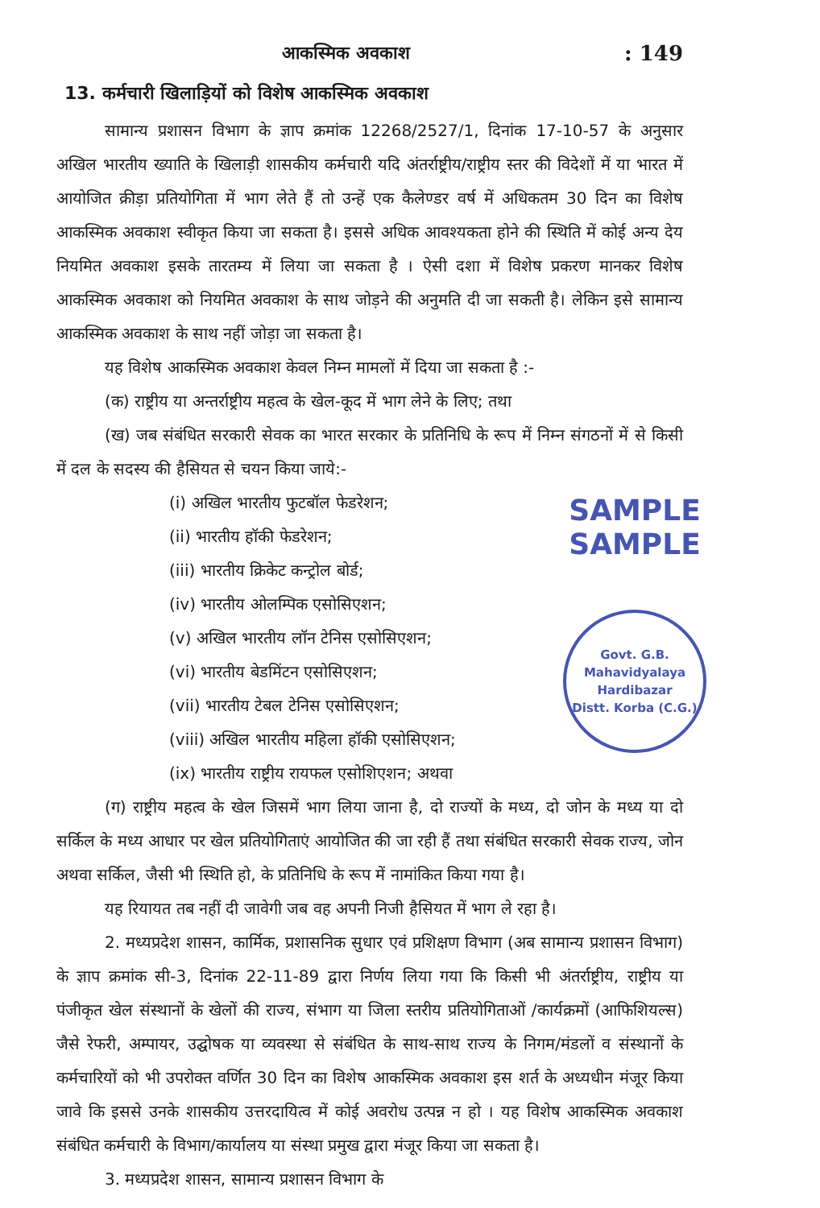आकस्मिक अवकाश: 149
13. कर्मचारी खिलाड़ियों को विशेष आकस्मिक अवकाश
सामान्य प्रशासन विभाग के ज्ञाप क्रमांक 12268/2527/1, दिनांक 17-10-57 के अनुसार अखिल भारतीय ख्याति के खिलाड़ी शासकीय कर्मचारी यदि अंतर्राष्ट्रीय/राष्ट्रीय स्तर की विदेशों में या भारत में आयोजित क्रीड़ा प्रतियोगिता में भाग लेते हैं तो उन्हें एक कैलेण्डर वर्ष में अधिकतम 30 दिन का विशेष आकस्मिक अवकाश स्वीकृत किया जा सकता है। इससे अधिक आवश्यकता होने की स्थिति में कोई अन्य देय नियमित अवकाश इसके तारतम्य में लिया जा सकता है । ऐसी दशा में विशेष प्रकरण मानकर विशेष आकस्मिक अवकाश को नियमित अवकाश के साथ जोड़ने की अनुमति दी जा सकती है। लेकिन इसे सामान्य आकस्मिक अवकाश के साथ नहीं जोड़ा जा सकता है।
यह विशेष आकस्मिक अवकाश केवल निम्न मामलों में दिया जा सकता है :-
(क) राष्ट्रीय या अन्तर्राष्ट्रीय महत्व के खेल-कूद में भाग लेने के लिए; तथा
(ख) जब संबंधित सरकारी सेवक का भारत सरकार के प्रतिनिधि के रूप में निम्न संगठनों में से किसी में दल के सदस्य की हैसियत से चयन किया जाये:-
SAMPLE
SAMPLE
Govt. G.B. Mahavidyalaya
Hardibazar
Distt. Korba (C.G.)
(i) अखिल भारतीय फुटबॉल फेडरेशन;
(ii) भारतीय हॉकी फेडरेशन;
(iii) भारतीय क्रिकेट कन्ट्रोल बोर्ड;
(iv) भारतीय ओलम्पिक एसोसिएशन;
(v) अखिल भारतीय लॉन टेनिस एसोसिएशन;
(vi) भारतीय बेडमिंटन एसोसिएशन;
(vii) भारतीय टेबल टेनिस एसोसिएशन;
(viii) अखिल भारतीय महिला हॉकी एसोसिएशन;
(ix) भारतीय राष्ट्रीय रायफल एसोशिएशन; अथवा
(ग) राष्ट्रीय महत्व के खेल जिसमें भाग लिया जाना है, दो राज्यों के मध्य, दो जोन के मध्य या दो सर्किल के मध्य आधार पर खेल प्रतियोगिताएं आयोजित की जा रही हैं तथा संबंधित सरकारी सेवक राज्य, जोन अथवा सर्किल, जैसी भी स्थिति हो, के प्रतिनिधि के रूप में नामांकित किया गया है।
यह रियायत तब नहीं दी जावेगी जब वह अपनी निजी हैसियत में भाग ले रहा है।
2. मध्यप्रदेश शासन, कार्मिक, प्रशासनिक सुधार एवं प्रशिक्षण विभाग (अब सामान्य प्रशासन विभाग) के ज्ञाप क्रमांक सी-3, दिनांक 22-11-89 द्वारा निर्णय लिया गया कि किसी भी अंतर्राष्ट्रीय, राष्ट्रीय या पंजीकृत खेल संस्थानों के खेलों की राज्य, संभाग या जिला स्तरीय प्रतियोगिताओं /कार्यक्रमों (आफिशियल्स) जैसे रेफरी, अम्पायर, उद्घोषक या व्यवस्था से संबंधित के साथ-साथ राज्य के निगम/मंडलों व संस्थानों के कर्मचारियों को भी उपरोक्त वर्णित 30 दिन का विशेष आकस्मिक अवकाश इस शर्त के अध्यधीन मंजूर किया जावे कि इससे उनके शासकीय उत्तरदायित्व में कोई अवरोध उत्पन्न न हो । यह विशेष आकस्मिक अवकाश संबंधित कर्मचारी के विभाग/कार्यालय या संस्था प्रमुख द्वारा मंजूर किया जा सकता है।
3. मध्यप्रदेश शासन, सामान्य प्रशासन विभाग के